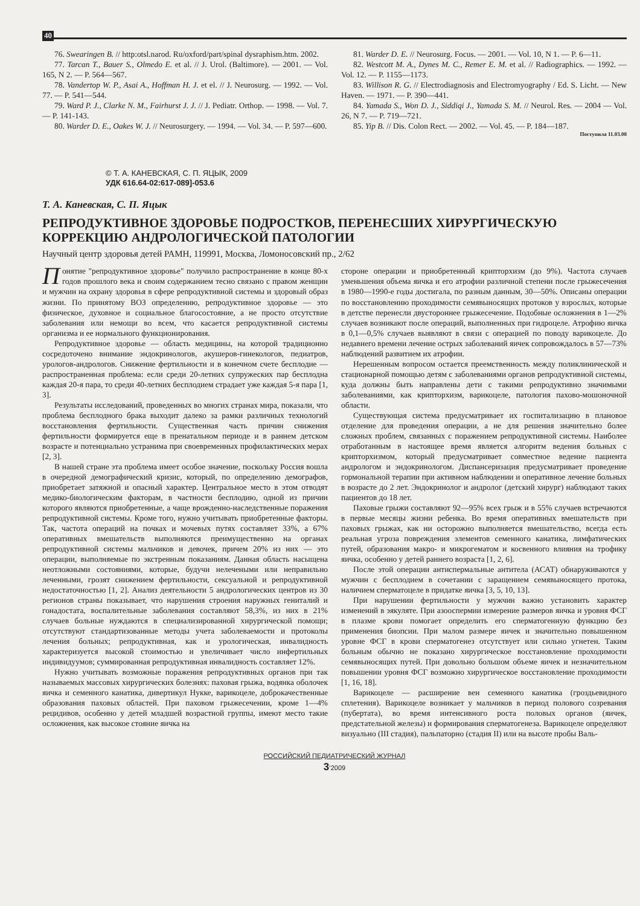40
76. Swearingen B. // http:otsl.narod. Ru/oxford/part/spinal dysraphism.htm. 2002.
77. Tarcan T., Bauer S., Olmedo E. et al. // J. Urol. (Baltimore). — 2001. — Vol. 165, N 2. — P. 564—567.
78. Vandertop W. P., Asai A., Hoffman H. J. et el. // J. Neurosurg. — 1992. — Vol. 77. — P. 541—544.
79. Ward P. J., Clarke N. M., Fairhurst J. J. // J. Pediatr. Orthop. — 1998. — Vol. 7. — P. 141-143.
80. Warder D. E., Oakes W. J. // Neurosurgery. — 1994. — Vol. 34. — P. 597—600.
81. Warder D. E. // Neurosurg. Focus. — 2001. — Vol. 10, N 1. — P. 6—11.
82. Westcott M. A., Dynes M. C., Remer E. M. et al. // Radiographics. — 1992. — Vol. 12. — P. 1155—1173.
83. Willison R. G. // Electrodiagnosis and Electromyography / Ed. S. Licht. — New Haven. — 1971. — P. 390—441.
84. Yamada S., Won D. J., Siddiqi J., Yamada S. M. // Neurol. Res. — 2004 — Vol. 26, N 7. — P. 719—721.
85. Yip B. // Dis. Colon Rect. — 2002. — Vol. 45. — P. 184—187.
Поступила 11.03.08
© Т. А. КАНЕВСКАЯ, С. П. ЯЦЫК, 2009
УДК 616.64-02:617-089]-053.6
Т. А. Каневская, С. П. Яцык
РЕПРОДУКТИВНОЕ ЗДОРОВЬЕ ПОДРОСТКОВ, ПЕРЕНЕСШИХ ХИРУРГИЧЕСКУЮ КОРРЕКЦИЮ АНДРОЛОГИЧЕСКОЙ ПАТОЛОГИИ
Научный центр здоровья детей РАМН, 119991, Москва, Ломоносовский пр., 2/62
Понятие "репродуктивное здоровье" получило распространение в конце 80-х годов прошлого века и своим содержанием тесно связано с правом женщин и мужчин на охрану здоровья в сфере репродуктивной системы и здоровый образ жизни. По принятому ВОЗ определению, репродуктивное здоровье — это физическое, духовное и социальное благосостояние, а не просто отсутствие заболевания или немощи во всем, что касается репродуктивной системы организма и ее нормального функционирования.
Репродуктивное здоровье — область медицины, на которой традиционно сосредоточено внимание эндокринологов, акушеров-гинекологов, педиатров, урологов-андрологов. Снижение фертильности и в конечном счете бесплодие — распространенная проблема: если среди 20-летних супружеских пар бесплодна каждая 20-я пара, то среди 40-летних бесплодием страдает уже каждая 5-я пара [1, 3].
Результаты исследований, проведенных во многих странах мира, показали, что проблема бесплодного брака выходит далеко за рамки различных технологий восстановления фертильности. Существенная часть причин снижения фертильности формируется еще в пренатальном периоде и в раннем детском возрасте и потенциально устранима при своевременных профилактических мерах [2, 3].
В нашей стране эта проблема имеет особое значение, поскольку Россия вошла в очередной демографический кризис, который, по определению демографов, приобретает затяжной и опасный характер. Центральное место в этом отводят медико-биологическим факторам, в частности бесплодию, одной из причин которого являются приобретенные, а чаще врожденно-наследственные поражения репродуктивной системы. Кроме того, нужно учитывать приобретенные факторы. Так, частота операций на почках и мочевых путях составляет 33%, а 67% оперативных вмешательств выполняются преимущественно на органах репродуктивной системы мальчиков и девочек, причем 20% из них — это операции, выполняемые по экстренным показаниям. Данная область насыщена неотложными состояниями, которые, будучи нелечеными или неправильно леченными, грозят снижением фертильности, сексуальной и репродуктивной недостаточностью [1, 2]. Анализ деятельности 5 андрологических центров из 30 регионов страны показывает, что нарушения строения наружных гениталий и гонадостата, воспалительные заболевания составляют 58,3%, из них в 21% случаев больные нуждаются в специализированной хирургической помощи; отсутствуют стандартизованные методы учета заболеваемости и протоколы лечения больных; репродуктивная, как и урологическая, инвалидность характеризуется высокой стоимостью и увеличивает число инфертильных индивидуумов; суммированная репродуктивная инвалидность составляет 12%.
Нужно учитывать возможные поражения репродуктивных органов при так называемых массовых хирургических болезнях: паховая грыжа, водянка оболочек яичка и семенного канатика, дивертикул Нукке, варикоцеле, доброкачественные образования паховых областей. При паховом грыжесечении, кроме 1—4% рецидивов, особенно у детей младшей возрастной группы, имеют место такие осложнения, как высокое стояние яичка на
стороне операции и приобретенный крипторхизм (до 9%). Частота случаев уменьшения объема яичка и его атрофии различной степени после грыжесечения в 1980—1990-е годы достигала, по разным данным, 30—50%. Описаны операции по восстановлению проходимости семявыносящих протоков у взрослых, которые в детстве перенесли двустороннее грыжесечение. Подобные осложнения в 1—2% случаев возникают после операций, выполненных при гидроцеле. Атрофию яичка в 0,1—0,5% случаев выявляют в связи с операцией по поводу варикоцеле. До недавнего времени лечение острых заболеваний яичек сопровождалось в 57—73% наблюдений развитием их атрофии.
Нерешенным вопросом остается преемственность между поликлинической и стационарной помощью детям с заболеваниями органов репродуктивной системы, куда должны быть направлены дети с такими репродуктивно значимыми заболеваниями, как крипторхизм, варикоцеле, патология пахово-мошоночной области.
Существующая система предусматривает их госпитализацию в плановое отделение для проведения операции, а не для решения значительно более сложных проблем, связанных с поражением репродуктивной системы. Наиболее отработанным в настоящее время является алгоритм ведения больных с крипторхизмом, который предусматривает совместное ведение пациента андрологом и эндокринологом. Диспансеризация предусматривает проведение гормональной терапии при активном наблюдении и оперативное лечение больных в возрасте до 2 лет. Эндокринолог и андролог (детский хирург) наблюдают таких пациентов до 18 лет.
Паховые грыжи составляют 92—95% всех грыж и в 55% случаев встречаются в первые месяцы жизни ребенка. Во время оперативных вмешательств при паховых грыжах, как ни осторожно выполняется вмешательство, всегда есть реальная угроза повреждения элементов семенного канатика, лимфатических путей, образования макро- и микрогематом и косвенного влияния на трофику яичка, особенно у детей раннего возраста [1, 2, 6].
После этой операции антиспермальные антитела (АСАТ) обнаруживаются у мужчин с бесплодием в сочетании с заращением семявыносящего протока, наличием сперматоцеле в придатке яичка [3, 5, 10, 13].
При нарушении фертильности у мужчин важно установить характер изменений в эякуляте. При азооспермии измерение размеров яичка и уровня ФСГ в плазме крови помогает определить его сперматогенную функцию без применения биопсии. При малом размере яичек и значительно повышенном уровне ФСГ в крови сперматогенез отсутствует или сильно угнетен. Таким больным обычно не показано хирургическое восстановление проходимости семявыносящих путей. При довольно большом объеме яичек и незначительном повышении уровня ФСГ возможно хирургическое восстановление проходимости [1, 16, 18].
Варикоцеле — расширение вен семенного канатика (гроздьевидного сплетения). Варикоцеле возникает у мальчиков в период полового созревания (пубертата), во время интенсивного роста половых органов (яичек, предстательной железы) и формирования сперматогенеза. Варикоцеле определяют визуально (III стадия), пальпаторно (стадия II) или на высоте пробы Валь-
РОССИЙСКИЙ ПЕДИАТРИЧЕСКИЙ ЖУРНАЛ
3’2009